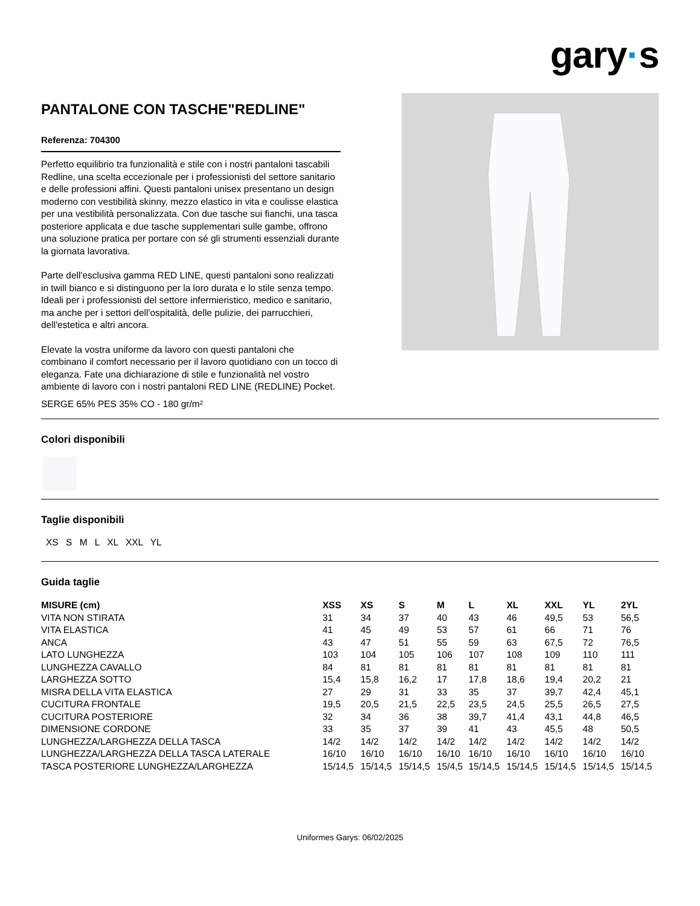gary·s
PANTALONE CON TASCHE"REDLINE"
Referenza: 704300
Perfetto equilibrio tra funzionalità e stile con i nostri pantaloni tascabili Redline, una scelta eccezionale per i professionisti del settore sanitario e delle professioni affini. Questi pantaloni unisex presentano un design moderno con vestibilità skinny, mezzo elastico in vita e coulisse elastica per una vestibilità personalizzata. Con due tasche sui fianchi, una tasca posteriore applicata e due tasche supplementari sulle gambe, offrono una soluzione pratica per portare con sé gli strumenti essenziali durante la giornata lavorativa.
Parte dell'esclusiva gamma RED LINE, questi pantaloni sono realizzati in twill bianco e si distinguono per la loro durata e lo stile senza tempo. Ideali per i professionisti del settore infermieristico, medico e sanitario, ma anche per i settori dell'ospitalità, delle pulizie, dei parrucchieri, dell'estetica e altri ancora.
Elevate la vostra uniforme da lavoro con questi pantaloni che combinano il comfort necessario per il lavoro quotidiano con un tocco di eleganza. Fate una dichiarazione di stile e funzionalità nel vostro ambiente di lavoro con i nostri pantaloni RED LINE (REDLINE) Pocket.
SERGE 65% PES 35% CO - 180 gr/m²
Colori disponibili
Taglie disponibili
XS S M L XL XXL YL
Guida taglie
| MISURE (cm) | XSS | XS | S | M | L | XL | XXL | YL | 2YL |
| --- | --- | --- | --- | --- | --- | --- | --- | --- | --- |
| VITA NON STIRATA | 31 | 34 | 37 | 40 | 43 | 46 | 49,5 | 53 | 56,5 |
| VITA ELASTICA | 41 | 45 | 49 | 53 | 57 | 61 | 66 | 71 | 76 |
| ANCA | 43 | 47 | 51 | 55 | 59 | 63 | 67,5 | 72 | 76,5 |
| LATO LUNGHEZZA | 103 | 104 | 105 | 106 | 107 | 108 | 109 | 110 | 111 |
| LUNGHEZZA CAVALLO | 84 | 81 | 81 | 81 | 81 | 81 | 81 | 81 | 81 |
| LARGHEZZA SOTTO | 15,4 | 15,8 | 16,2 | 17 | 17,8 | 18,6 | 19,4 | 20,2 | 21 |
| MISRA DELLA VITA ELASTICA | 27 | 29 | 31 | 33 | 35 | 37 | 39,7 | 42,4 | 45,1 |
| CUCITURA FRONTALE | 19,5 | 20,5 | 21,5 | 22,5 | 23,5 | 24,5 | 25,5 | 26,5 | 27,5 |
| CUCITURA POSTERIORE | 32 | 34 | 36 | 38 | 39,7 | 41,4 | 43,1 | 44,8 | 46,5 |
| DIMENSIONE CORDONE | 33 | 35 | 37 | 39 | 41 | 43 | 45,5 | 48 | 50,5 |
| LUNGHEZZA/LARGHEZZA DELLA TASCA | 14/2 | 14/2 | 14/2 | 14/2 | 14/2 | 14/2 | 14/2 | 14/2 | 14/2 |
| LUNGHEZZA/LARGHEZZA DELLA TASCA LATERALE | 16/10 | 16/10 | 16/10 | 16/10 | 16/10 | 16/10 | 16/10 | 16/10 | 16/10 |
| TASCA POSTERIORE LUNGHEZZA/LARGHEZZA | 15/14,5 | 15/14,5 | 15/14,5 | 15/4,5 | 15/14,5 | 15/14,5 | 15/14,5 | 15/14,5 | 15/14,5 |
Uniformes Garys: 06/02/2025